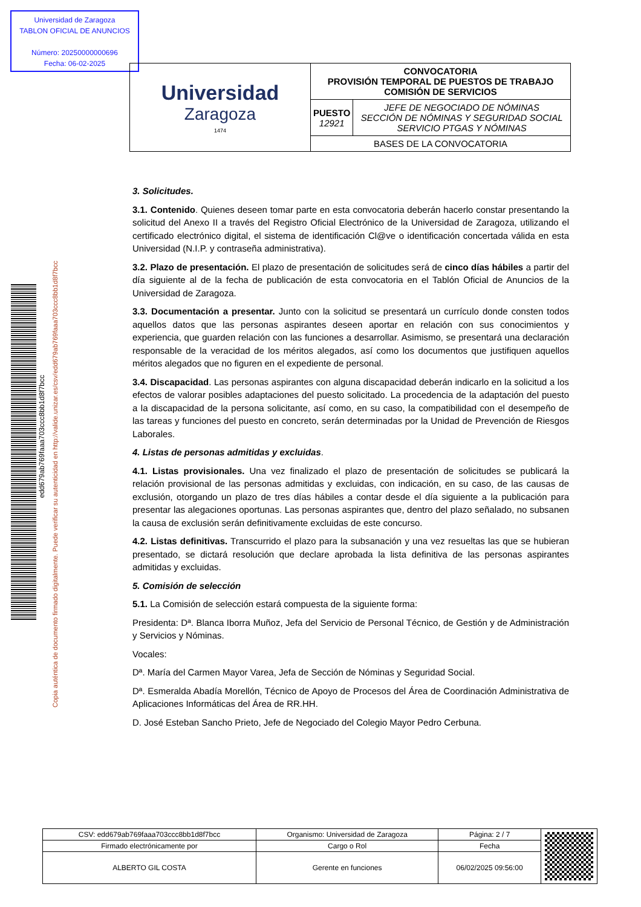Universidad de Zaragoza
TABLON OFICIAL DE ANUNCIOS
Número: 20250000000696
Fecha: 06-02-2025
| Universidad Zaragoza 1474 | CONVOCATORIA PROVISIÓN TEMPORAL DE PUESTOS DE TRABAJO COMISIÓN DE SERVICIOS | |
| | PUESTO 12921 | JEFE DE NEGOCIADO DE NÓMINAS SECCIÓN DE NÓMINAS Y SEGURIDAD SOCIAL SERVICIO PTGAS Y NÓMINAS |
| | BASES DE LA CONVOCATORIA | |
edd679ab769faaa703ccc8bb1d8f7bcc
Copia auténtica de documento firmado digitalmente. Puede verificar su autenticidad en http://valide.unizar.es/csv/edd679ab769faaa703ccc8bb1d8f7bcc
3. Solicitudes.
3.1. Contenido. Quienes deseen tomar parte en esta convocatoria deberán hacerlo constar presentando la solicitud del Anexo II a través del Registro Oficial Electrónico de la Universidad de Zaragoza, utilizando el certificado electrónico digital, el sistema de identificación Cl@ve o identificación concertada válida en esta Universidad (N.I.P. y contraseña administrativa).
3.2. Plazo de presentación. El plazo de presentación de solicitudes será de cinco días hábiles a partir del día siguiente al de la fecha de publicación de esta convocatoria en el Tablón Oficial de Anuncios de la Universidad de Zaragoza.
3.3. Documentación a presentar. Junto con la solicitud se presentará un currículo donde consten todos aquellos datos que las personas aspirantes deseen aportar en relación con sus conocimientos y experiencia, que guarden relación con las funciones a desarrollar. Asimismo, se presentará una declaración responsable de la veracidad de los méritos alegados, así como los documentos que justifiquen aquellos méritos alegados que no figuren en el expediente de personal.
3.4. Discapacidad. Las personas aspirantes con alguna discapacidad deberán indicarlo en la solicitud a los efectos de valorar posibles adaptaciones del puesto solicitado. La procedencia de la adaptación del puesto a la discapacidad de la persona solicitante, así como, en su caso, la compatibilidad con el desempeño de las tareas y funciones del puesto en concreto, serán determinadas por la Unidad de Prevención de Riesgos Laborales.
4. Listas de personas admitidas y excluidas.
4.1. Listas provisionales. Una vez finalizado el plazo de presentación de solicitudes se publicará la relación provisional de las personas admitidas y excluidas, con indicación, en su caso, de las causas de exclusión, otorgando un plazo de tres días hábiles a contar desde el día siguiente a la publicación para presentar las alegaciones oportunas. Las personas aspirantes que, dentro del plazo señalado, no subsanen la causa de exclusión serán definitivamente excluidas de este concurso.
4.2. Listas definitivas. Transcurrido el plazo para la subsanación y una vez resueltas las que se hubieran presentado, se dictará resolución que declare aprobada la lista definitiva de las personas aspirantes admitidas y excluidas.
5. Comisión de selección
5.1. La Comisión de selección estará compuesta de la siguiente forma:
Presidenta: Dª. Blanca Iborra Muñoz, Jefa del Servicio de Personal Técnico, de Gestión y de Administración y Servicios y Nóminas.
Vocales:
Dª. María del Carmen Mayor Varea, Jefa de Sección de Nóminas y Seguridad Social.
Dª. Esmeralda Abadía Morellón, Técnico de Apoyo de Procesos del Área de Coordinación Administrativa de Aplicaciones Informáticas del Área de RR.HH.
D. José Esteban Sancho Prieto, Jefe de Negociado del Colegio Mayor Pedro Cerbuna.
| CSV: edd679ab769faaa703ccc8bb1d8f7bcc | Organismo: Universidad de Zaragoza | Página: 2 / 7 | |
| Firmado electrónicamente por | Cargo o Rol | Fecha | |
| ALBERTO GIL COSTA | Gerente en funciones | 06/02/2025 09:56:00 | |